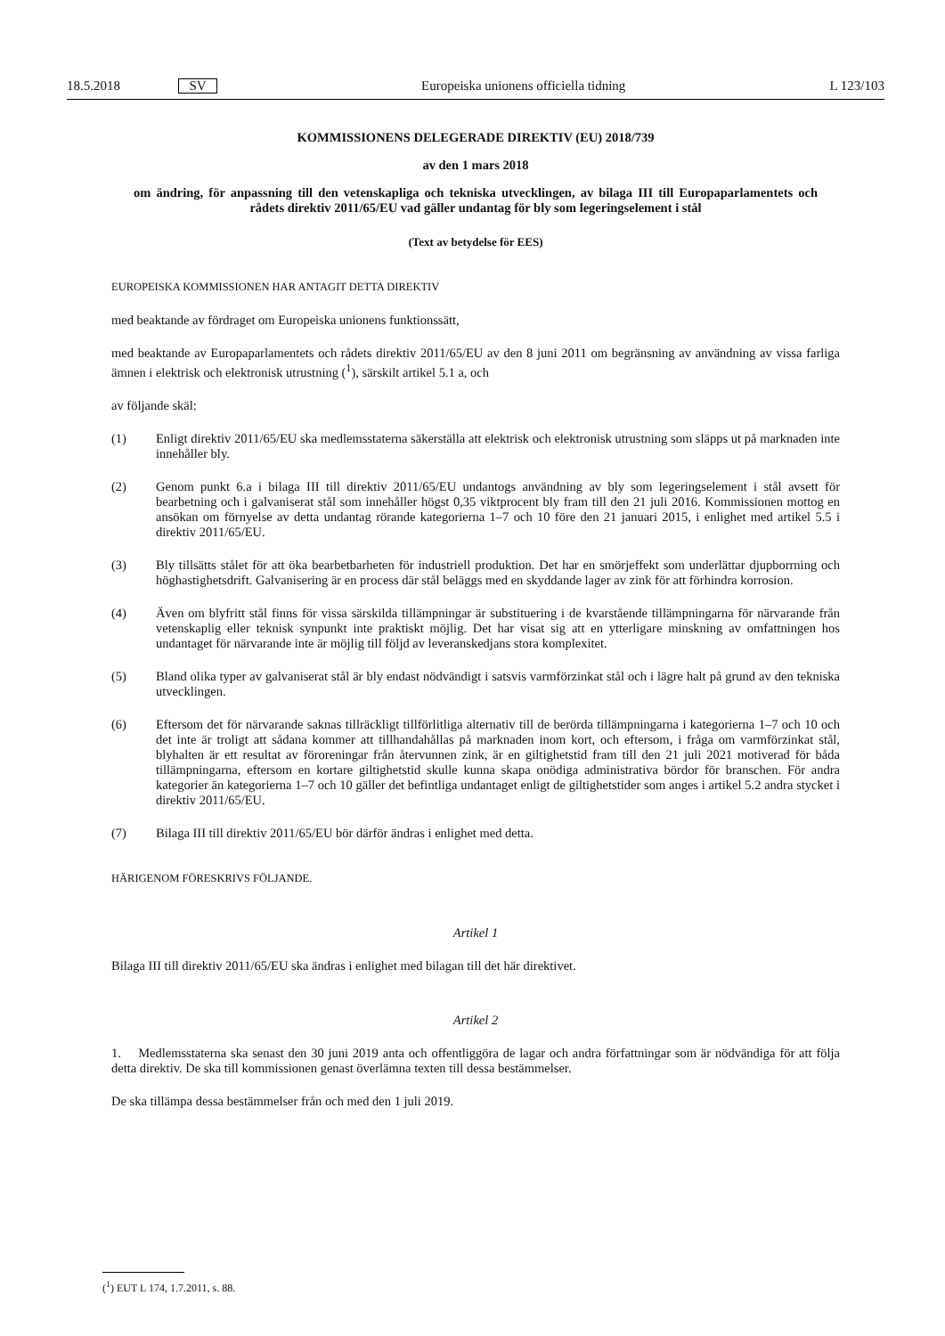18.5.2018 SV Europeiska unionens officiella tidning L 123/103
KOMMISSIONENS DELEGERADE DIREKTIV (EU) 2018/739
av den 1 mars 2018
om ändring, för anpassning till den vetenskapliga och tekniska utvecklingen, av bilaga III till Europaparlamentets och rådets direktiv 2011/65/EU vad gäller undantag för bly som legeringselement i stål
(Text av betydelse för EES)
EUROPEISKA KOMMISSIONEN HAR ANTAGIT DETTA DIREKTIV
med beaktande av fördraget om Europeiska unionens funktionssätt,
med beaktande av Europaparlamentets och rådets direktiv 2011/65/EU av den 8 juni 2011 om begränsning av användning av vissa farliga ämnen i elektrisk och elektronisk utrustning (<sup>1</sup>), särskilt artikel 5.1 a, och
av följande skäl:
(1) Enligt direktiv 2011/65/EU ska medlemsstaterna säkerställa att elektrisk och elektronisk utrustning som släpps ut på marknaden inte innehåller bly.
(2) Genom punkt 6.a i bilaga III till direktiv 2011/65/EU undantogs användning av bly som legeringselement i stål avsett för bearbetning och i galvaniserat stål som innehåller högst 0,35 viktprocent bly fram till den 21 juli 2016. Kommissionen mottog en ansökan om förnyelse av detta undantag rörande kategorierna 1–7 och 10 före den 21 januari 2015, i enlighet med artikel 5.5 i direktiv 2011/65/EU.
(3) Bly tillsätts stålet för att öka bearbetbarheten för industriell produktion. Det har en smörjeffekt som underlättar djupborrning och höghastighetsdrift. Galvanisering är en process där stål beläggs med en skyddande lager av zink för att förhindra korrosion.
(4) Även om blyfritt stål finns för vissa särskilda tillämpningar är substituering i de kvarstående tillämpningarna för närvarande från vetenskaplig eller teknisk synpunkt inte praktiskt möjlig. Det har visat sig att en ytterligare minskning av omfattningen hos undantaget för närvarande inte är möjlig till följd av leveranskedjans stora komplexitet.
(5) Bland olika typer av galvaniserat stål är bly endast nödvändigt i satsvis varmförzinkat stål och i lägre halt på grund av den tekniska utvecklingen.
(6) Eftersom det för närvarande saknas tillräckligt tillförlitliga alternativ till de berörda tillämpningarna i kategorierna 1–7 och 10 och det inte är troligt att sådana kommer att tillhandahållas på marknaden inom kort, och eftersom, i fråga om varmförzinkat stål, blyhalten är ett resultat av föroreningar från återvunnen zink, är en giltighetstid fram till den 21 juli 2021 motiverad för båda tillämpningarna, eftersom en kortare giltighetstid skulle kunna skapa onödiga administrativa bördor för branschen. För andra kategorier än kategorierna 1–7 och 10 gäller det befintliga undantaget enligt de giltighetstider som anges i artikel 5.2 andra stycket i direktiv 2011/65/EU.
(7) Bilaga III till direktiv 2011/65/EU bör därför ändras i enlighet med detta.
HÄRIGENOM FÖRESKRIVS FÖLJANDE.
Artikel 1
Bilaga III till direktiv 2011/65/EU ska ändras i enlighet med bilagan till det här direktivet.
Artikel 2
1. Medlemsstaterna ska senast den 30 juni 2019 anta och offentliggöra de lagar och andra författningar som är nödvändiga för att följa detta direktiv. De ska till kommissionen genast överlämna texten till dessa bestämmelser.
De ska tillämpa dessa bestämmelser från och med den 1 juli 2019.
(<sup>1</sup>) EUT L 174, 1.7.2011, s. 88.